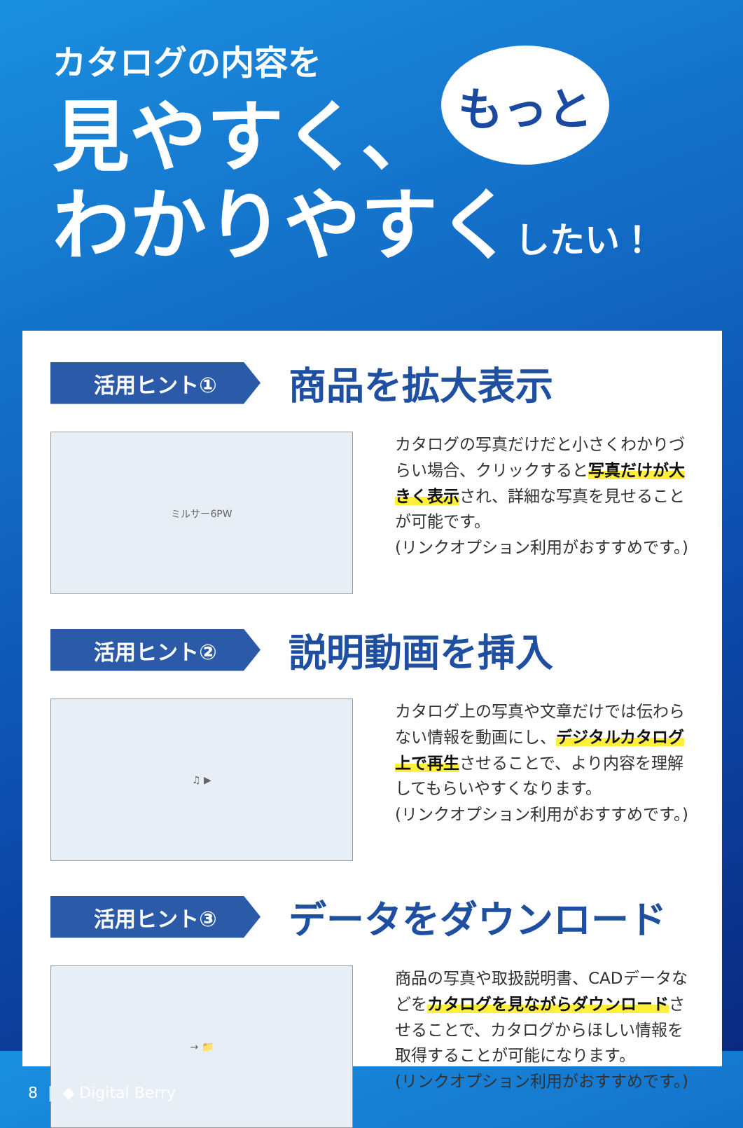カタログの内容を
見やすく、
わかりやすくしたい！
もっと
活用ヒント①
商品を拡大表示
ミルサー6PW
カタログの写真だけだと小さくわかりづらい場合、クリックすると写真だけが大きく表示され、詳細な写真を見せることが可能です。
(リンクオプション利用がおすすめです。)
活用ヒント②
説明動画を挿入
♫ ▶
カタログ上の写真や文章だけでは伝わらない情報を動画にし、デジタルカタログ上で再生させることで、より内容を理解してもらいやすくなります。
(リンクオプション利用がおすすめです。)
活用ヒント③
データをダウンロード
→ 📁
商品の写真や取扱説明書、CADデータなどをカタログを見ながらダウンロードさせることで、カタログからほしい情報を取得することが可能になります。
(リンクオプション利用がおすすめです。)
8 | ◆ Digital Berry